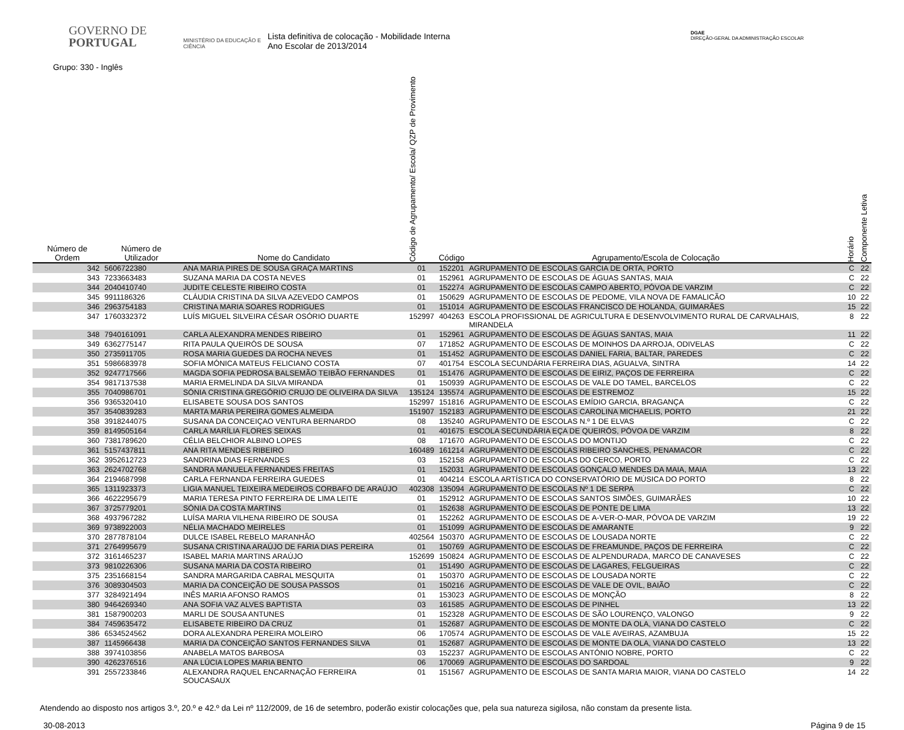GOVERNO DE
PORTUGAL
MINISTÉRIO DA EDUCAÇÃO E CIÊNCIA
Lista definitiva de colocação - Mobilidade Interna
Ano Escolar de 2013/2014
DGAE
DIREÇÃO-GERAL DA ADMINISTRAÇÃO ESCOLAR
Grupo: 330 - Inglês
| Número de Ordem | Número de Utilizador | Nome do Candidato | Código de Agrupamento/ Escola/ QZP de Provimento | Código | Agrupamento/Escola de Colocação | Horário | Componente Letiva |
| --- | --- | --- | --- | --- | --- | --- | --- |
| 342 | 5606722380 | ANA MARIA PIRES DE SOUSA GRAÇA MARTINS | 01 | 152201 | AGRUPAMENTO DE ESCOLAS GARCIA DE ORTA, PORTO | C | 22 |
| 343 | 7233663483 | SUZANA MARIA DA COSTA NEVES | 01 | 152961 | AGRUPAMENTO DE ESCOLAS DE ÁGUAS SANTAS, MAIA | C | 22 |
| 344 | 2040410740 | JUDITE CELESTE RIBEIRO COSTA | 01 | 152274 | AGRUPAMENTO DE ESCOLAS CAMPO ABERTO, PÓVOA DE VARZIM | C | 22 |
| 345 | 9911186326 | CLÁUDIA CRISTINA DA SILVA AZEVEDO CAMPOS | 01 | 150629 | AGRUPAMENTO DE ESCOLAS DE PEDOME, VILA NOVA DE FAMALICÃO | 10 | 22 |
| 346 | 2963754183 | CRISTINA MARIA SOARES RODRIGUES | 01 | 151014 | AGRUPAMENTO DE ESCOLAS FRANCISCO DE HOLANDA, GUIMARÃES | 15 | 22 |
| 347 | 1760332372 | LUÍS MIGUEL SILVEIRA CÉSAR OSÓRIO DUARTE | 152997 | 404263 | ESCOLA PROFISSIONAL DE AGRICULTURA E DESENVOLVIMENTO RURAL DE CARVALHAIS, MIRANDELA | 8 | 22 |
| 348 | 7940161091 | CARLA ALEXANDRA MENDES RIBEIRO | 01 | 152961 | AGRUPAMENTO DE ESCOLAS DE ÁGUAS SANTAS, MAIA | 11 | 22 |
| 349 | 6362775147 | RITA PAULA QUEIRÓS DE SOUSA | 07 | 171852 | AGRUPAMENTO DE ESCOLAS DE MOINHOS DA ARROJA, ODIVELAS | C | 22 |
| 350 | 2735911705 | ROSA MARIA GUEDES DA ROCHA NEVES | 01 | 151452 | AGRUPAMENTO DE ESCOLAS DANIEL FARIA, BALTAR, PAREDES | C | 22 |
| 351 | 5986683978 | SOFIA MÓNICA MATEUS FELICIANO COSTA | 07 | 401754 | ESCOLA SECUNDÁRIA FERREIRA DIAS, AGUALVA, SINTRA | 14 | 22 |
| 352 | 9247717566 | MAGDA SOFIA PEDROSA BALSEMÃO TEIBÃO FERNANDES | 01 | 151476 | AGRUPAMENTO DE ESCOLAS DE EIRIZ, PAÇOS DE FERREIRA | C | 22 |
| 354 | 9817137538 | MARIA ERMELINDA DA SILVA MIRANDA | 01 | 150939 | AGRUPAMENTO DE ESCOLAS DE VALE DO TAMEL, BARCELOS | C | 22 |
| 355 | 7040986701 | SÓNIA CRISTINA GREGÓRIO CRUJO DE OLIVEIRA DA SILVA | 135124 | 135574 | AGRUPAMENTO DE ESCOLAS DE ESTREMOZ | 15 | 22 |
| 356 | 9365320410 | ELISABETE SOUSA DOS SANTOS | 152997 | 151816 | AGRUPAMENTO DE ESCOLAS EMÍDIO GARCIA, BRAGANÇA | C | 22 |
| 357 | 3540839283 | MARTA MARIA PEREIRA GOMES ALMEIDA | 151907 | 152183 | AGRUPAMENTO DE ESCOLAS CAROLINA MICHAELIS, PORTO | 21 | 22 |
| 358 | 3918244075 | SUSANA DA CONCEIÇAO VENTURA BERNARDO | 08 | 135240 | AGRUPAMENTO DE ESCOLAS N.º 1 DE ELVAS | C | 22 |
| 359 | 8149505164 | CARLA MARÍLIA FLORES SEIXAS | 01 | 401675 | ESCOLA SECUNDÁRIA EÇA DE QUEIRÓS, PÓVOA DE VARZIM | 8 | 22 |
| 360 | 7381789620 | CÉLIA BELCHIOR ALBINO LOPES | 08 | 171670 | AGRUPAMENTO DE ESCOLAS DO MONTIJO | C | 22 |
| 361 | 5157437811 | ANA RITA MENDES RIBEIRO | 160489 | 161214 | AGRUPAMENTO DE ESCOLAS RIBEIRO SANCHES, PENAMACOR | C | 22 |
| 362 | 3952612723 | SANDRINA DIAS FERNANDES | 03 | 152158 | AGRUPAMENTO DE ESCOLAS DO CERCO, PORTO | C | 22 |
| 363 | 2624702768 | SANDRA MANUELA FERNANDES FREITAS | 01 | 152031 | AGRUPAMENTO DE ESCOLAS GONÇALO MENDES DA MAIA, MAIA | 13 | 22 |
| 364 | 2194687998 | CARLA FERNANDA FERREIRA GUEDES | 01 | 404214 | ESCOLA ARTÍSTICA DO CONSERVATÓRIO DE MÚSICA DO PORTO | 8 | 22 |
| 365 | 1311923373 | LIGIA MANUEL TEIXEIRA MEDEIROS CORBAFO DE ARAÚJO | 402308 | 135094 | AGRUPAMENTO DE ESCOLAS Nº 1 DE SERPA | C | 22 |
| 366 | 4622295679 | MARIA TERESA PINTO FERREIRA DE LIMA LEITE | 01 | 152912 | AGRUPAMENTO DE ESCOLAS SANTOS SIMÕES, GUIMARÃES | 10 | 22 |
| 367 | 3725779201 | SÓNIA DA COSTA MARTINS | 01 | 152638 | AGRUPAMENTO DE ESCOLAS DE PONTE DE LIMA | 13 | 22 |
| 368 | 4937967282 | LUÍSA MARIA VILHENA RIBEIRO DE SOUSA | 01 | 152262 | AGRUPAMENTO DE ESCOLAS DE A-VER-O-MAR, PÓVOA DE VARZIM | 19 | 22 |
| 369 | 9738922003 | NÉLIA MACHADO MEIRELES | 01 | 151099 | AGRUPAMENTO DE ESCOLAS DE AMARANTE | 9 | 22 |
| 370 | 2877878104 | DULCE ISABEL REBELO MARANHÃO | 402564 | 150370 | AGRUPAMENTO DE ESCOLAS DE LOUSADA NORTE | C | 22 |
| 371 | 2764995679 | SUSANA CRISTINA ARAÚJO DE FARIA DIAS PEREIRA | 01 | 150769 | AGRUPAMENTO DE ESCOLAS DE FREAMUNDE, PAÇOS DE FERREIRA | C | 22 |
| 372 | 3161465237 | ISABEL MARIA MARTINS ARAÚJO | 152699 | 150824 | AGRUPAMENTO DE ESCOLAS DE ALPENDURADA, MARCO DE CANAVESES | C | 22 |
| 373 | 9810226306 | SUSANA MARIA DA COSTA RIBEIRO | 01 | 151490 | AGRUPAMENTO DE ESCOLAS DE LAGARES, FELGUEIRAS | C | 22 |
| 375 | 2351668154 | SANDRA MARGARIDA CABRAL MESQUITA | 01 | 150370 | AGRUPAMENTO DE ESCOLAS DE LOUSADA NORTE | C | 22 |
| 376 | 3089304503 | MARIA DA CONCEIÇÃO DE SOUSA PASSOS | 01 | 150216 | AGRUPAMENTO DE ESCOLAS DE VALE DE OVIL, BAIÃO | C | 22 |
| 377 | 3284921494 | INÊS MARIA AFONSO RAMOS | 01 | 153023 | AGRUPAMENTO DE ESCOLAS DE MONÇÃO | 8 | 22 |
| 380 | 9464269340 | ANA SOFIA VAZ ALVES BAPTISTA | 03 | 161585 | AGRUPAMENTO DE ESCOLAS DE PINHEL | 13 | 22 |
| 381 | 1587900203 | MARLI DE SOUSA ANTUNES | 01 | 152328 | AGRUPAMENTO DE ESCOLAS DE SÃO LOURENÇO, VALONGO | 9 | 22 |
| 384 | 7459635472 | ELISABETE RIBEIRO DA CRUZ | 01 | 152687 | AGRUPAMENTO DE ESCOLAS DE MONTE DA OLA, VIANA DO CASTELO | C | 22 |
| 386 | 6534524562 | DORA ALEXANDRA PEREIRA MOLEIRO | 06 | 170574 | AGRUPAMENTO DE ESCOLAS DE VALE AVEIRAS, AZAMBUJA | 15 | 22 |
| 387 | 1145966438 | MARIA DA CONCEIÇÃO SANTOS FERNANDES SILVA | 01 | 152687 | AGRUPAMENTO DE ESCOLAS DE MONTE DA OLA, VIANA DO CASTELO | 13 | 22 |
| 388 | 3974103856 | ANABELA MATOS BARBOSA | 03 | 152237 | AGRUPAMENTO DE ESCOLAS ANTÓNIO NOBRE, PORTO | C | 22 |
| 390 | 4262376516 | ANA LÚCIA LOPES MARIA BENTO | 06 | 170069 | AGRUPAMENTO DE ESCOLAS DO SARDOAL | 9 | 22 |
| 391 | 2557233846 | ALEXANDRA RAQUEL ENCARNAÇÃO FERREIRA SOUCASAUX | 01 | 151567 | AGRUPAMENTO DE ESCOLAS DE SANTA MARIA MAIOR, VIANA DO CASTELO | 14 | 22 |
Atendendo ao disposto nos artigos 3.º, 20.º e 42.º da Lei nº 112/2009, de 16 de setembro, poderão existir colocações que, pela sua natureza sigilosa, não constam da presente lista.
30-08-2013 Página 9 de 15